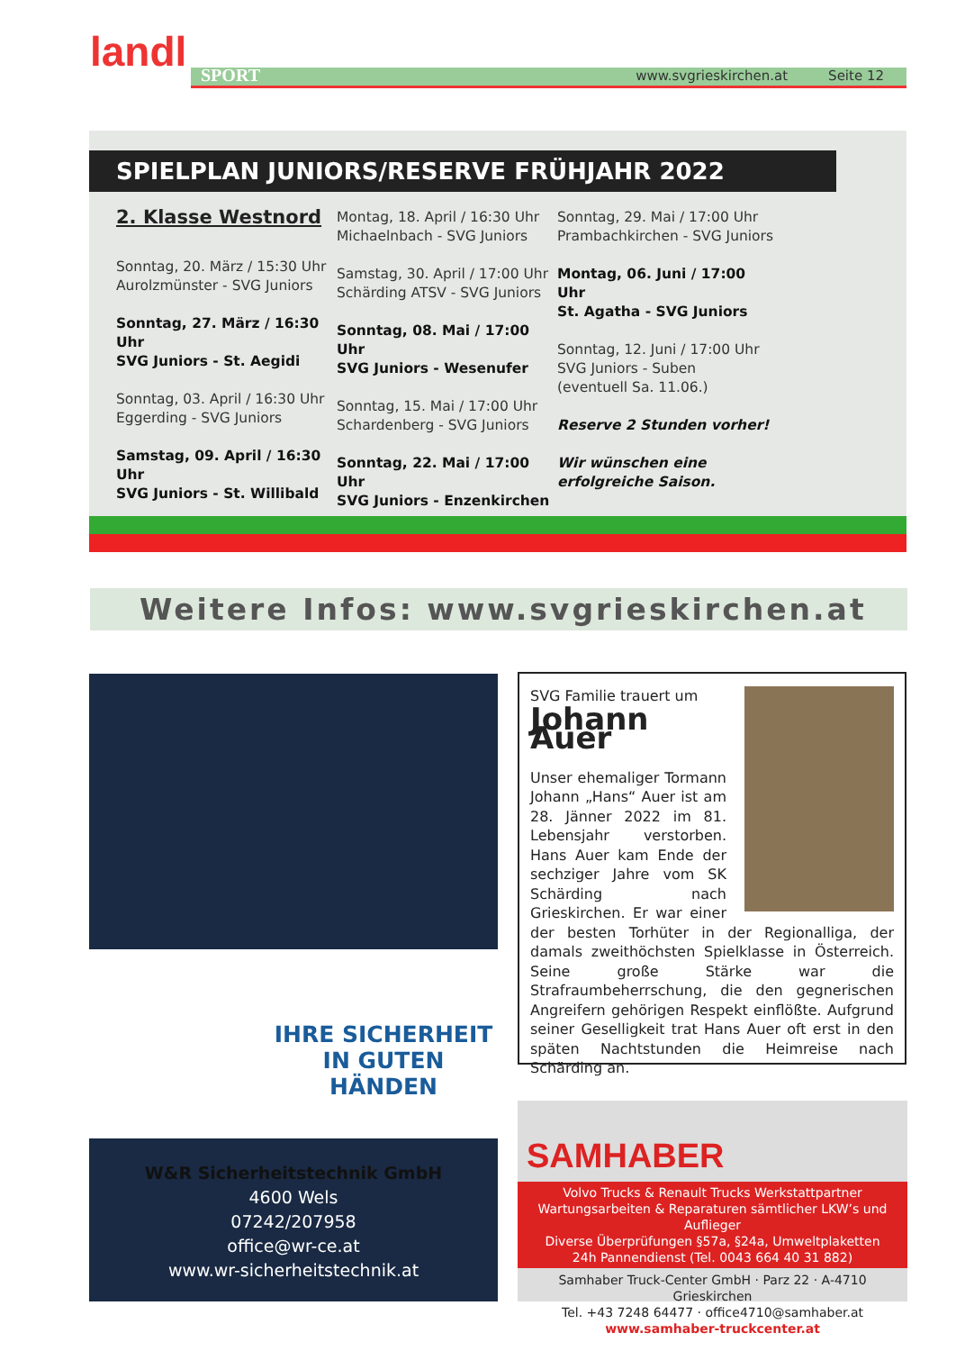landl www.svgrieskirchen.at Seite 12 SPORT
SPIELPLAN JUNIORS/RESERVE FRÜHJAHR 2022
2. Klasse Westnord
Sonntag, 20. März / 15:30 Uhr
Aurolzmünster - SVG Juniors
Sonntag, 27. März / 16:30 Uhr
SVG Juniors - St. Aegidi
Sonntag, 03. April / 16:30 Uhr
Eggerding - SVG Juniors
Samstag, 09. April / 16:30 Uhr
SVG Juniors - St. Willibald
Montag, 18. April / 16:30 Uhr
Michaelnbach - SVG Juniors
Samstag, 30. April / 17:00 Uhr
Schärding ATSV - SVG Juniors
Sonntag, 08. Mai / 17:00 Uhr
SVG Juniors - Wesenufer
Sonntag, 15. Mai / 17:00 Uhr
Schardenberg - SVG Juniors
Sonntag, 22. Mai / 17:00 Uhr
SVG Juniors - Enzenkirchen
Sonntag, 29. Mai / 17:00 Uhr
Prambachkirchen - SVG Juniors
Montag, 06. Juni / 17:00 Uhr
St. Agatha - SVG Juniors
Sonntag, 12. Juni / 17:00 Uhr
SVG Juniors - Suben
(eventuell Sa. 11.06.)
Reserve 2 Stunden vorher!
Wir wünschen eine
erfolgreiche Saison.
Weitere Infos: www.svgrieskirchen.at
IHRE SICHERHEIT
IN GUTEN HÄNDEN
W&R Sicherheitstechnik GmbH
4600 Wels
07242/207958
office@wr-ce.at
www.wr-sicherheitstechnik.at
SVG Familie trauert um
Johann Auer
Unser ehemaliger Tormann Johann „Hans“ Auer ist am 28. Jänner 2022 im 81. Lebensjahr verstorben. Hans Auer kam Ende der sechziger Jahre vom SK Schärding nach Grieskirchen. Er war einer der besten Torhüter in der Regionalliga, der damals zweithöchsten Spielklasse in Österreich. Seine große Stärke war die Strafraumbeherrschung, die den gegnerischen Angreifern gehörigen Respekt einflößte. Aufgrund seiner Geselligkeit trat Hans Auer oft erst in den späten Nachtstunden die Heimreise nach Schärding an.
SAMHABER
Volvo Trucks & Renault Trucks Werkstattpartner
Wartungsarbeiten & Reparaturen sämtlicher LKW’s und Auflieger
Diverse Überprüfungen §57a, §24a, Umweltplaketten
24h Pannendienst (Tel. 0043 664 40 31 882)
Samhaber Truck-Center GmbH · Parz 22 · A-4710 Grieskirchen
Tel. +43 7248 64477 · office4710@samhaber.at
www.samhaber-truckcenter.at